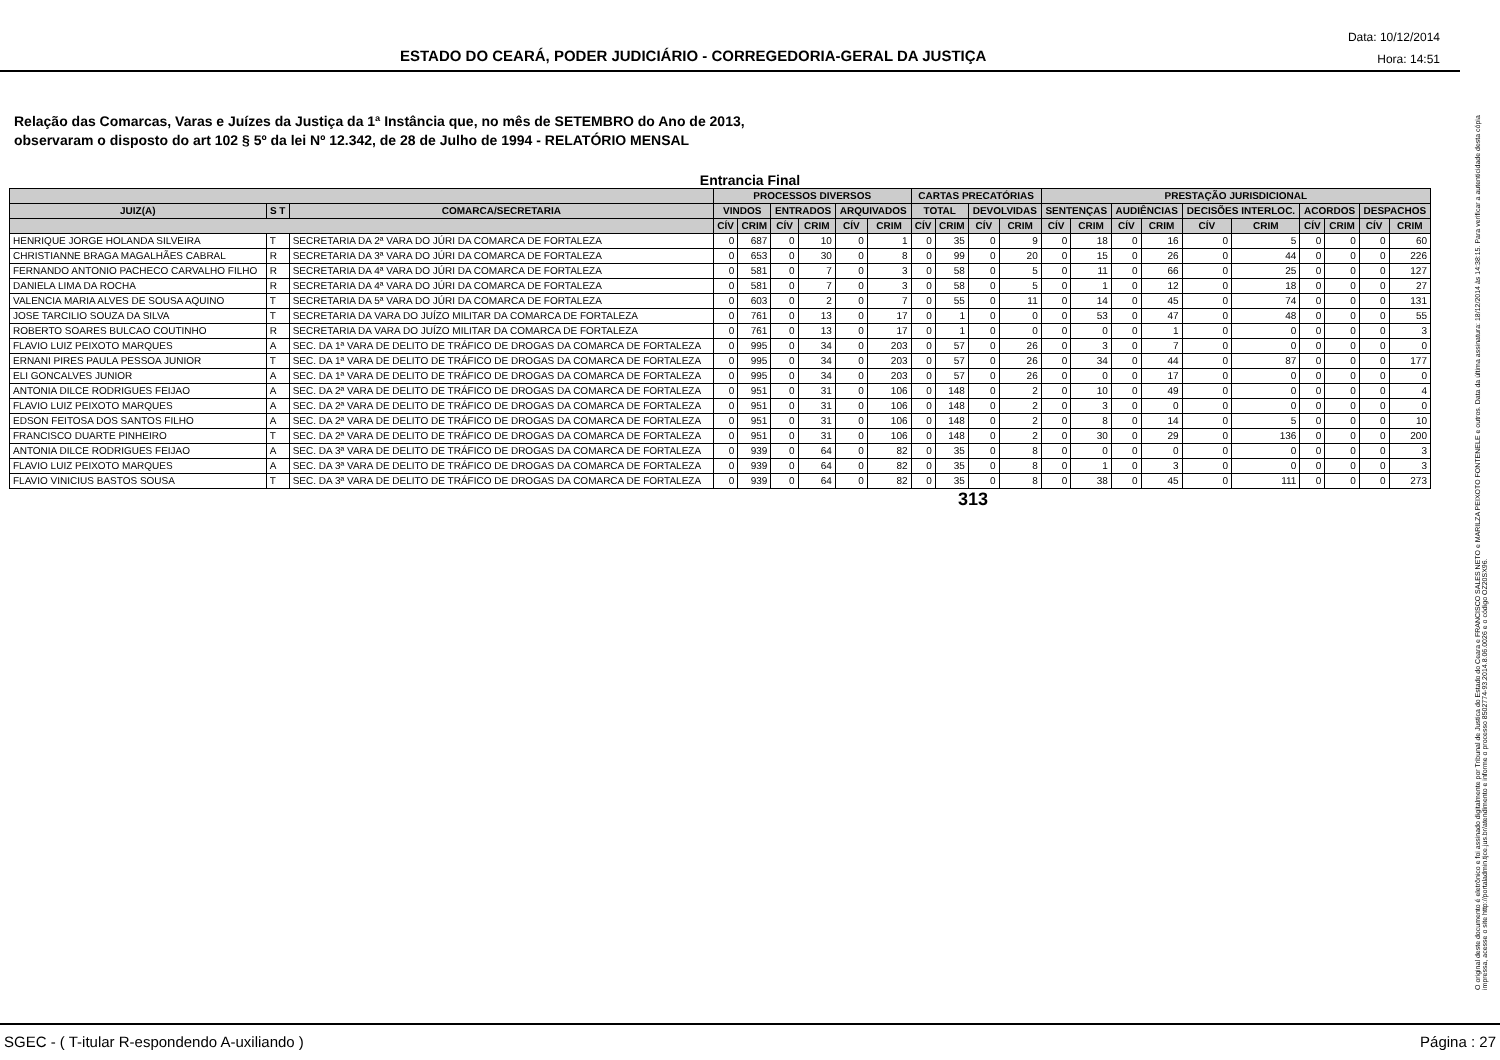ESTADO DO CEARÁ, PODER JUDICIÁRIO - CORREGEDORIA-GERAL DA JUSTIÇA
Data: 10/12/2014
Hora: 14:51
Relação das Comarcas, Varas e Juízes da Justiça da 1ª Instância que, no mês de SETEMBRO do Ano de 2013,
observaram o disposto do art 102 § 5º da lei Nº 12.342, de 28 de Julho de 1994 - RELATÓRIO MENSAL
Entrancia Final
| | | | PROCESSOS DIVERSOS | | | | | | CARTAS PRECATÓRIAS | | | | PRESTAÇÃO JURISDICIONAL | | | | | | | | | |
| --- | --- | --- | --- | --- | --- | --- | --- | --- | --- | --- | --- | --- | --- | --- | --- | --- | --- | --- | --- | --- | --- | --- |
| JUIZ(A) | S T | COMARCA/SECRETARIA | VINDOS | | ENTRADOS | | ARQUIVADOS | | TOTAL | | DEVOLVIDAS | | SENTENÇAS | | AUDIÊNCIAS | | DECISÕES INTERLOC. | | ACORDOS | | DESPACHOS | |
| | | | CÍV | CRIM | CÍV | CRIM | CÍV | CRIM | CÍV | CRIM | CÍV | CRIM | CÍV | CRIM | CÍV | CRIM | CÍV | CRIM | CÍV | CRIM | CÍV | CRIM |
| HENRIQUE JORGE HOLANDA SILVEIRA | T | SECRETARIA DA 2ª VARA DO JÚRI DA COMARCA DE FORTALEZA | 0 | 687 | 0 | 10 | 0 | 1 | 0 | 35 | 0 | 9 | 0 | 18 | 0 | 16 | 0 | 5 | 0 | 0 | 0 | 60 |
| CHRISTIANNE BRAGA MAGALHÃES CABRAL | R | SECRETARIA DA 3ª VARA DO JÚRI DA COMARCA DE FORTALEZA | 0 | 653 | 0 | 30 | 0 | 8 | 0 | 99 | 0 | 20 | 0 | 15 | 0 | 26 | 0 | 44 | 0 | 0 | 0 | 226 |
| FERNANDO ANTONIO PACHECO CARVALHO FILHO | R | SECRETARIA DA 4ª VARA DO JÚRI DA COMARCA DE FORTALEZA | 0 | 581 | 0 | 7 | 0 | 3 | 0 | 58 | 0 | 5 | 0 | 11 | 0 | 66 | 0 | 25 | 0 | 0 | 0 | 127 |
| DANIELA LIMA DA ROCHA | R | SECRETARIA DA 4ª VARA DO JÚRI DA COMARCA DE FORTALEZA | 0 | 581 | 0 | 7 | 0 | 3 | 0 | 58 | 0 | 5 | 0 | 1 | 0 | 12 | 0 | 18 | 0 | 0 | 0 | 27 |
| VALENCIA MARIA ALVES DE SOUSA AQUINO | T | SECRETARIA DA 5ª VARA DO JÚRI DA COMARCA DE FORTALEZA | 0 | 603 | 0 | 2 | 0 | 7 | 0 | 55 | 0 | 11 | 0 | 14 | 0 | 45 | 0 | 74 | 0 | 0 | 0 | 131 |
| JOSE TARCILIO SOUZA DA SILVA | T | SECRETARIA DA VARA DO JUÍZO MILITAR DA COMARCA DE FORTALEZA | 0 | 761 | 0 | 13 | 0 | 17 | 0 | 1 | 0 | 0 | 0 | 53 | 0 | 47 | 0 | 48 | 0 | 0 | 0 | 55 |
| ROBERTO SOARES BULCAO COUTINHO | R | SECRETARIA DA VARA DO JUÍZO MILITAR DA COMARCA DE FORTALEZA | 0 | 761 | 0 | 13 | 0 | 17 | 0 | 1 | 0 | 0 | 0 | 0 | 0 | 1 | 0 | 0 | 0 | 0 | 0 | 3 |
| FLAVIO LUIZ PEIXOTO MARQUES | A | SEC. DA 1ª VARA DE DELITO DE TRÁFICO DE DROGAS DA COMARCA DE FORTALEZA | 0 | 995 | 0 | 34 | 0 | 203 | 0 | 57 | 0 | 26 | 0 | 3 | 0 | 7 | 0 | 0 | 0 | 0 | 0 | 0 |
| ERNANI PIRES PAULA PESSOA JUNIOR | T | SEC. DA 1ª VARA DE DELITO DE TRÁFICO DE DROGAS DA COMARCA DE FORTALEZA | 0 | 995 | 0 | 34 | 0 | 203 | 0 | 57 | 0 | 26 | 0 | 34 | 0 | 44 | 0 | 87 | 0 | 0 | 0 | 177 |
| ELI GONCALVES JUNIOR | A | SEC. DA 1ª VARA DE DELITO DE TRÁFICO DE DROGAS DA COMARCA DE FORTALEZA | 0 | 995 | 0 | 34 | 0 | 203 | 0 | 57 | 0 | 26 | 0 | 0 | 0 | 17 | 0 | 0 | 0 | 0 | 0 | 0 |
| ANTONIA DILCE RODRIGUES FEIJAO | A | SEC. DA 2ª VARA DE DELITO DE TRÁFICO DE DROGAS DA COMARCA DE FORTALEZA | 0 | 951 | 0 | 31 | 0 | 106 | 0 | 148 | 0 | 2 | 0 | 10 | 0 | 49 | 0 | 0 | 0 | 0 | 0 | 4 |
| FLAVIO LUIZ PEIXOTO MARQUES | A | SEC. DA 2ª VARA DE DELITO DE TRÁFICO DE DROGAS DA COMARCA DE FORTALEZA | 0 | 951 | 0 | 31 | 0 | 106 | 0 | 148 | 0 | 2 | 0 | 3 | 0 | 0 | 0 | 0 | 0 | 0 | 0 | 0 |
| EDSON FEITOSA DOS SANTOS FILHO | A | SEC. DA 2ª VARA DE DELITO DE TRÁFICO DE DROGAS DA COMARCA DE FORTALEZA | 0 | 951 | 0 | 31 | 0 | 106 | 0 | 148 | 0 | 2 | 0 | 8 | 0 | 14 | 0 | 5 | 0 | 0 | 0 | 10 |
| FRANCISCO DUARTE PINHEIRO | T | SEC. DA 2ª VARA DE DELITO DE TRÁFICO DE DROGAS DA COMARCA DE FORTALEZA | 0 | 951 | 0 | 31 | 0 | 106 | 0 | 148 | 0 | 2 | 0 | 30 | 0 | 29 | 0 | 136 | 0 | 0 | 0 | 200 |
| ANTONIA DILCE RODRIGUES FEIJAO | A | SEC. DA 3ª VARA DE DELITO DE TRÁFICO DE DROGAS DA COMARCA DE FORTALEZA | 0 | 939 | 0 | 64 | 0 | 82 | 0 | 35 | 0 | 8 | 0 | 0 | 0 | 0 | 0 | 0 | 0 | 0 | 0 | 3 |
| FLAVIO LUIZ PEIXOTO MARQUES | A | SEC. DA 3ª VARA DE DELITO DE TRÁFICO DE DROGAS DA COMARCA DE FORTALEZA | 0 | 939 | 0 | 64 | 0 | 82 | 0 | 35 | 0 | 8 | 0 | 1 | 0 | 3 | 0 | 0 | 0 | 0 | 0 | 3 |
| FLAVIO VINICIUS BASTOS SOUSA | T | SEC. DA 3ª VARA DE DELITO DE TRÁFICO DE DROGAS DA COMARCA DE FORTALEZA | 0 | 939 | 0 | 64 | 0 | 82 | 0 | 35 | 0 | 8 | 0 | 38 | 0 | 45 | 0 | 111 | 0 | 0 | 0 | 273 |
313
O original deste documento é eletrônico e foi assinado digitalmente por Tribunal de Justica do Estado do Ceara e FRANCISCO SALES NETO e MARILZA PEIXOTO FONTENELE e outros. Data da última assinatura: 18/12/2014 às 14:38:15. Para verificar a autenticidade desta cópia impressa, acesse o site http://portaladmin.tjce.jus.br/atendimento e informe o processo 8502774-93.2014.8.06.0026 e o código OZ20SX96.
SGEC - ( T-itular R-espondendo A-uxiliando ) Página : 27